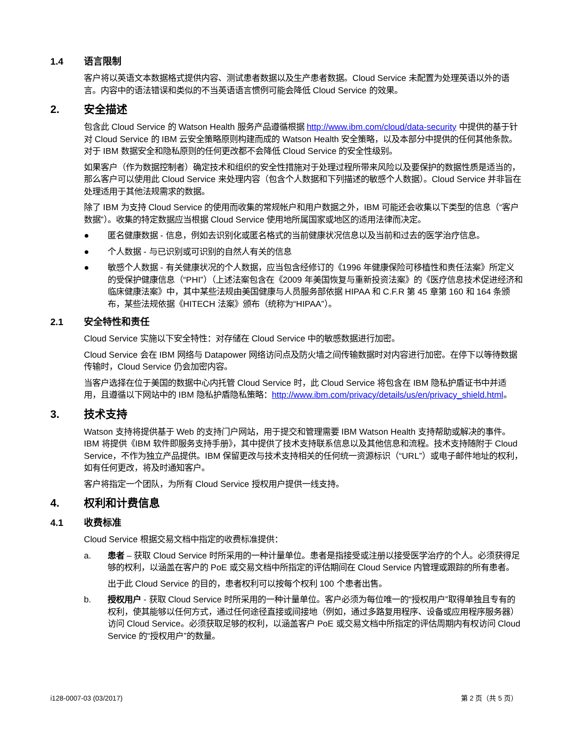1.4 语言限制
客户将以英语文本数据格式提供内容、测试患者数据以及生产患者数据。Cloud Service 未配置为处理英语以外的语言。内容中的语法错误和类似的不当英语语言惯例可能会降低 Cloud Service 的效果。
2. 安全描述
包含此 Cloud Service 的 Watson Health 服务产品遵循根据 http://www.ibm.com/cloud/data-security 中提供的基于针对 Cloud Service 的 IBM 云安全策略原则构建而成的 Watson Health 安全策略，以及本部分中提供的任何其他条款。对于 IBM 数据安全和隐私原则的任何更改都不会降低 Cloud Service 的安全性级别。
如果客户（作为数据控制者）确定技术和组织的安全性措施对于处理过程所带来风险以及要保护的数据性质是适当的，那么客户可以使用此 Cloud Service 来处理内容（包含个人数据和下列描述的敏感个人数据）。Cloud Service 并非旨在处理适用于其他法规需求的数据。
除了 IBM 为支持 Cloud Service 的使用而收集的常规帐户和用户数据之外，IBM 可能还会收集以下类型的信息（“客户数据”）。收集的特定数据应当根据 Cloud Service 使用地所属国家或地区的适用法律而决定。
● 匿名健康数据 - 信息，例如去识别化或匿名格式的当前健康状况信息以及当前和过去的医学治疗信息。
● 个人数据 - 与已识别或可识别的自然人有关的信息
● 敏感个人数据 - 有关健康状况的个人数据，应当包含经修订的《1996 年健康保险可移植性和责任法案》所定义的受保护健康信息（“PHI”）（上述法案包含在《2009 年美国恢复与重新投资法案》的《医疗信息技术促进经济和临床健康法案》中，其中某些法规由美国健康与人员服务部依据 HIPAA 和 C.F.R 第 45 章第 160 和 164 条颁布，某些法规依据《HITECH 法案》颁布（统称为“HIPAA”）。
2.1 安全特性和责任
Cloud Service 实施以下安全特性：对存储在 Cloud Service 中的敏感数据进行加密。
Cloud Service 会在 IBM 网络与 Datapower 网络访问点及防火墙之间传输数据时对内容进行加密。在停下以等待数据传输时，Cloud Service 仍会加密内容。
当客户选择在位于美国的数据中心内托管 Cloud Service 时，此 Cloud Service 将包含在 IBM 隐私护盾证书中并适用，且遵循以下网站中的 IBM 隐私护盾隐私策略：http://www.ibm.com/privacy/details/us/en/privacy_shield.html。
3. 技术支持
Watson 支持将提供基于 Web 的支持门户网站，用于提交和管理需要 IBM Watson Health 支持帮助或解决的事件。IBM 将提供《IBM 软件即服务支持手册》，其中提供了技术支持联系信息以及其他信息和流程。技术支持随附于 Cloud Service，不作为独立产品提供。IBM 保留更改与技术支持相关的任何统一资源标识（“URL”）或电子邮件地址的权利，如有任何更改，将及时通知客户。
客户将指定一个团队，为所有 Cloud Service 授权用户提供一线支持。
4. 权利和计费信息
4.1 收费标准
Cloud Service 根据交易文档中指定的收费标准提供：
a. 患者 – 获取 Cloud Service 时所采用的一种计量单位。患者是指接受或注册以接受医学治疗的个人。必须获得足够的权利，以涵盖在客户的 PoE 或交易文档中所指定的评估期间在 Cloud Service 内管理或跟踪的所有患者。
出于此 Cloud Service 的目的，患者权利可以按每个权利 100 个患者出售。
b. 授权用户 - 获取 Cloud Service 时所采用的一种计量单位。客户必须为每位唯一的“授权用户”取得单独且专有的权利，使其能够以任何方式，通过任何途径直接或间接地（例如，通过多路复用程序、设备或应用程序服务器）访问 Cloud Service。必须获取足够的权利，以涵盖客户 PoE 或交易文档中所指定的评估周期内有权访问 Cloud Service 的“授权用户”的数量。
i128-0007-03 (03/2017) 第 2 页（共 5 页）